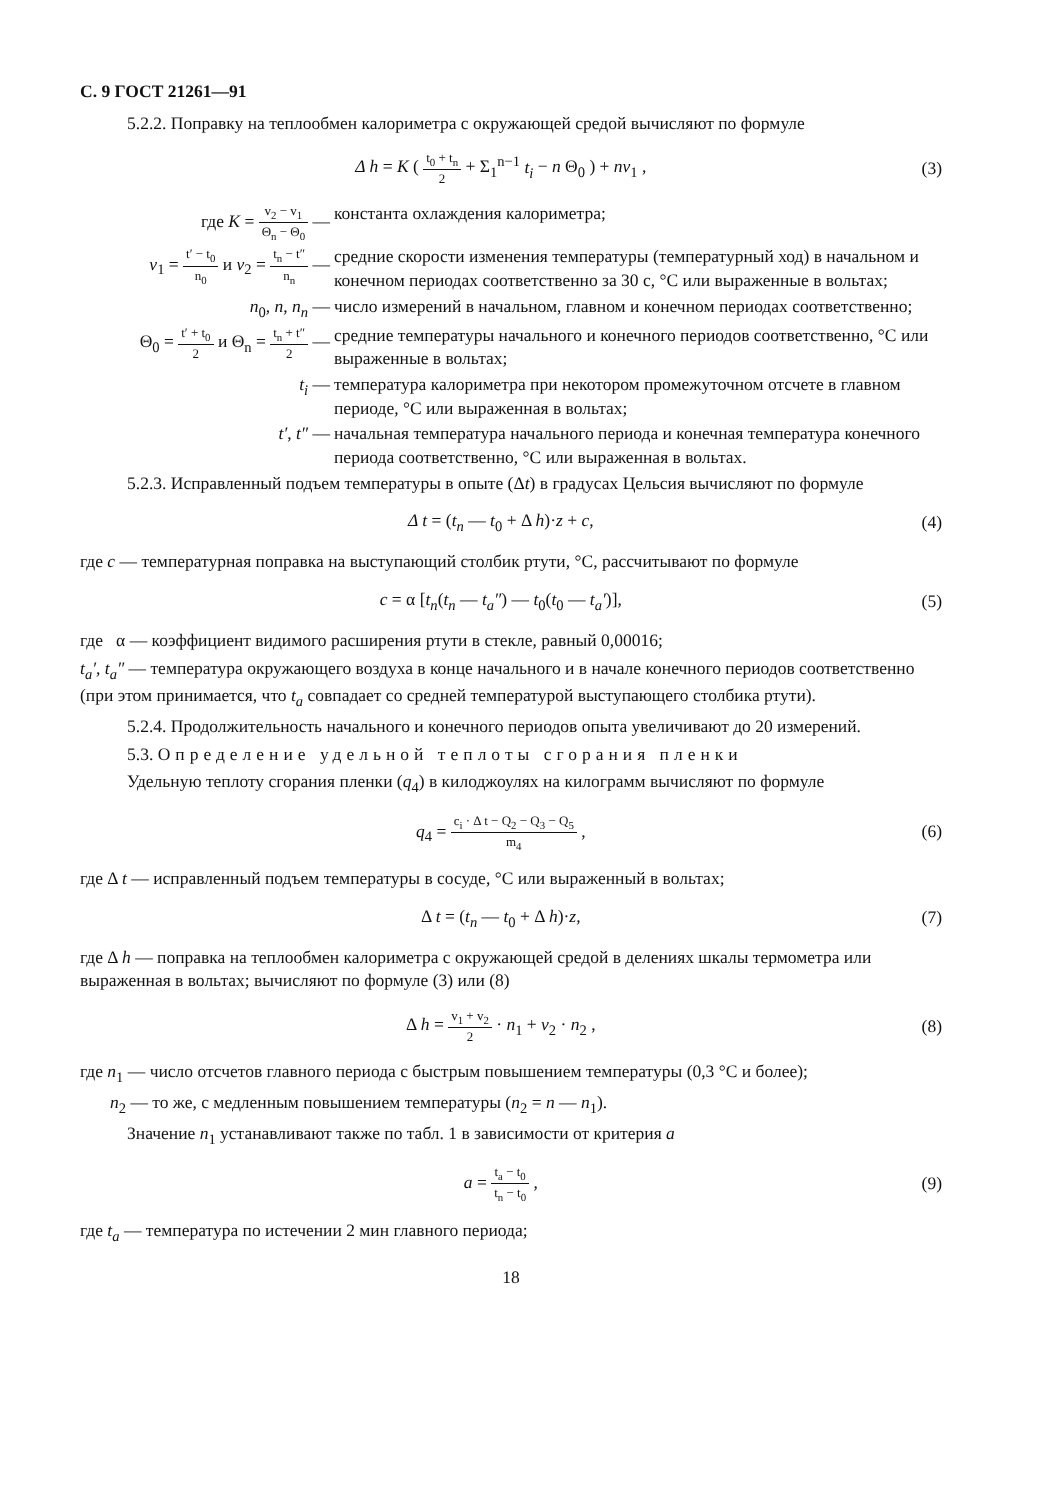С. 9 ГОСТ 21261—91
5.2.2. Поправку на теплообмен калориметра с окружающей средой вычисляют по формуле
Δ h = K ( t<sub>0</sub> + t<sub>n</sub> 2 + Σ<sub>1</sub><sup>n−1</sup> t<sub>i</sub> − n Θ<sub>0</sub> ) + nv<sub>1</sub> ,
(3)
где K = v<sub>2</sub> − v<sub>1</sub> Θ<sub>n</sub> − Θ<sub>0</sub> —
константа охлаждения калориметра;
v<sub>1</sub> = t′ − t<sub>0</sub> n<sub>0</sub> и v<sub>2</sub> = t<sub>n</sub> − t″ n<sub>n</sub> —
средние скорости изменения температуры (температурный ход) в начальном и конечном периодах соответственно за 30 с, °С или выраженные в вольтах;
n<sub>0</sub>, n, n<sub>n</sub> — число измерений в начальном, главном и конечном периодах соответственно;
Θ<sub>0</sub> = t′ + t<sub>0</sub> 2 и Θ<sub>n</sub> = t<sub>n</sub> + t″ 2 —
средние температуры начального и конечного периодов соответственно, °С или выраженные в вольтах;
t<sub>i</sub> — температура калориметра при некотором промежуточном отсчете в главном периоде, °С или выраженная в вольтах;
t′, t″ — начальная температура начального периода и конечная температура конечного периода соответственно, °С или выраженная в вольтах.
5.2.3. Исправленный подъем температуры в опыте (Δt) в градусах Цельсия вычисляют по формуле
Δ t = (t<sub>n</sub> — t<sub>0</sub> + Δ h)·z + c, (4)
где c — температурная поправка на выступающий столбик ртути, °С, рассчитывают по формуле
c = α [t<sub>n</sub>(t<sub>n</sub> — t<sub>a</sub>″) — t<sub>0</sub>(t<sub>0</sub> — t<sub>a</sub>′)],
(5)
где α — коэффициент видимого расширения ртути в стекле, равный 0,00016;
t<sub>a</sub>′, t<sub>a</sub>″ — температура окружающего воздуха в конце начального и в начале конечного периодов соответственно (при этом принимается, что t<sub>a</sub> совпадает со средней температурой выступающего столбика ртути).
5.2.4. Продолжительность начального и конечного периодов опыта увеличивают до 20 измерений.
5.3. Определение удельной теплоты сгорания пленки
Удельную теплоту сгорания пленки (q<sub>4</sub>) в килоджоулях на килограмм вычисляют по формуле
q<sub>4</sub> = c<sub>i</sub> · Δ t − Q<sub>2</sub> − Q<sub>3</sub> − Q<sub>5</sub> m<sub>4</sub> ,
(6)
где Δ t — исправленный подъем температуры в сосуде, °С или выраженный в вольтах;
Δ t = (t<sub>n</sub> — t<sub>0</sub> + Δ h)·z, (7)
где Δ h — поправка на теплообмен калориметра с окружающей средой в делениях шкалы термометра или выраженная в вольтах; вычисляют по формуле (3) или (8)
Δ h = v<sub>1</sub> + v<sub>2</sub> 2 · n<sub>1</sub> + v<sub>2</sub> · n<sub>2</sub> ,
(8)
где n<sub>1</sub> — число отсчетов главного периода с быстрым повышением температуры (0,3 °С и более);
n<sub>2</sub> — то же, с медленным повышением температуры (n<sub>2</sub> = n — n<sub>1</sub>).
Значение n<sub>1</sub> устанавливают также по табл. 1 в зависимости от критерия a
a = t<sub>a</sub> − t<sub>0</sub> t<sub>n</sub> − t<sub>0</sub> , (9)
где t<sub>a</sub> — температура по истечении 2 мин главного периода;
18